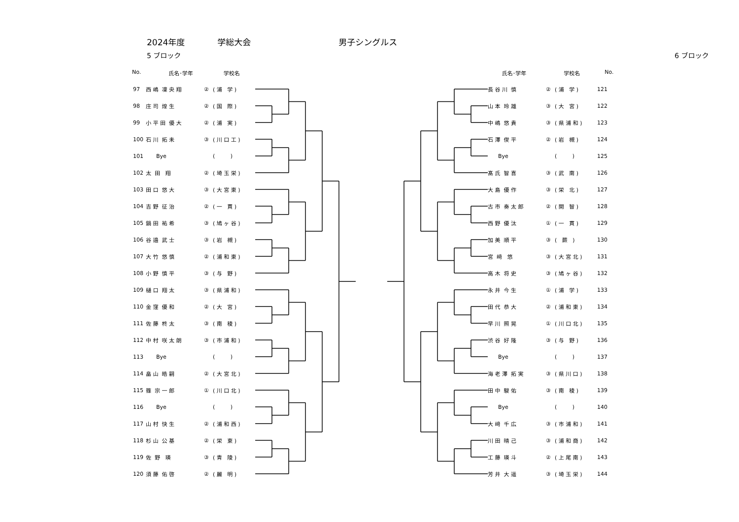2024年度 学総大会 男子シングルス
5 ブロック 6 ブロック
No. 氏名･学年 学校名 氏名･学年 学校名 No.
| 97 | 西 嶋 凜 央 翔 | ② | ( 浦 学 ) |
| 98 | 庄 司 煌 生 | ② | ( 国 際 ) |
| 99 | 小 平 田 優 大 | ② | ( 浦 実 ) |
| 100 | 石 川 拓 未 | ③ | ( 川 口 工 ) |
| 101 | Bye | | ( ) |
| 102 | 太 田 翔 | ② | ( 埼 玉 栄 ) |
| 103 | 田 口 悠 大 | ③ | ( 大 宮 東 ) |
| 104 | 吉 野 征 治 | ② | ( 一 貫 ) |
| 105 | 鍋 田 祐 希 | ③ | ( 鳩 ヶ 谷 ) |
| 106 | 谷 邉 武 士 | ③ | ( 岩 槻 ) |
| 107 | 大 竹 悠 慎 | ② | ( 浦 和 東 ) |
| 108 | 小 野 慎 平 | ③ | ( 与 野 ) |
| 109 | 樋 口 翔 太 | ③ | ( 県 浦 和 ) |
| 110 | 金 窪 優 和 | ② | ( 大 宮 ) |
| 111 | 佐 藤 柊 太 | ③ | ( 南 稜 ) |
| 112 | 中 村 咲 太 朗 | ③ | ( 市 浦 和 ) |
| 113 | Bye | | ( ) |
| 114 | 畠 山 皓 嗣 | ② | ( 大 宮 北 ) |
| 115 | 篠 宗 一 郎 | ① | ( 川 口 北 ) |
| 116 | Bye | | ( ) |
| 117 | 山 村 快 生 | ② | ( 浦 和 西 ) |
| 118 | 杉 山 公 基 | ② | ( 栄 東 ) |
| 119 | 佐 野 瑛 | ③ | ( 青 陵 ) |
| 120 | 須 藤 佑 啓 | ② | ( 麗 明 ) |
| 長 谷 川 慎 | ② | ( 浦 学 ) | 121 |
| 山 本 玲 雄 | ③ | ( 大 宮 ) | 122 |
| 中 嶋 悠 貴 | ③ | ( 県 浦 和 ) | 123 |
| 石 澤 俊 平 | ② | ( 岩 槻 ) | 124 |
| Bye | | ( ) | 125 |
| 髙 氏 智 喜 | ③ | ( 武 南 ) | 126 |
| 大 島 優 作 | ③ | ( 栄 北 ) | 127 |
| 古 市 奏 太 郎 | ② | ( 開 智 ) | 128 |
| 西 野 優 汰 | ① | ( 一 貫 ) | 129 |
| 加 美 順 平 | ③ | ( 蕨 ) | 130 |
| 宮 﨑 悠 | ③ | ( 大 宮 北 ) | 131 |
| 高 木 将 史 | ③ | ( 鳩 ヶ 谷 ) | 132 |
| 永 井 今 生 | ① | ( 浦 学 ) | 133 |
| 田 代 恭 大 | ② | ( 浦 和 東 ) | 134 |
| 早 川 照 晃 | ① | ( 川 口 北 ) | 135 |
| 渋 谷 好 隆 | ③ | ( 与 野 ) | 136 |
| Bye | | ( ) | 137 |
| 海 老 澤 拓 実 | ③ | ( 県 川 口 ) | 138 |
| 田 中 駿 佑 | ③ | ( 南 稜 ) | 139 |
| Bye | | ( ) | 140 |
| 大 﨑 千 広 | ③ | ( 市 浦 和 ) | 141 |
| 川 田 晴 己 | ③ | ( 浦 和 商 ) | 142 |
| 工 藤 瑛 斗 | ② | ( 上 尾 南 ) | 143 |
| 芳 井 大 遥 | ③ | ( 埼 玉 栄 ) | 144 |